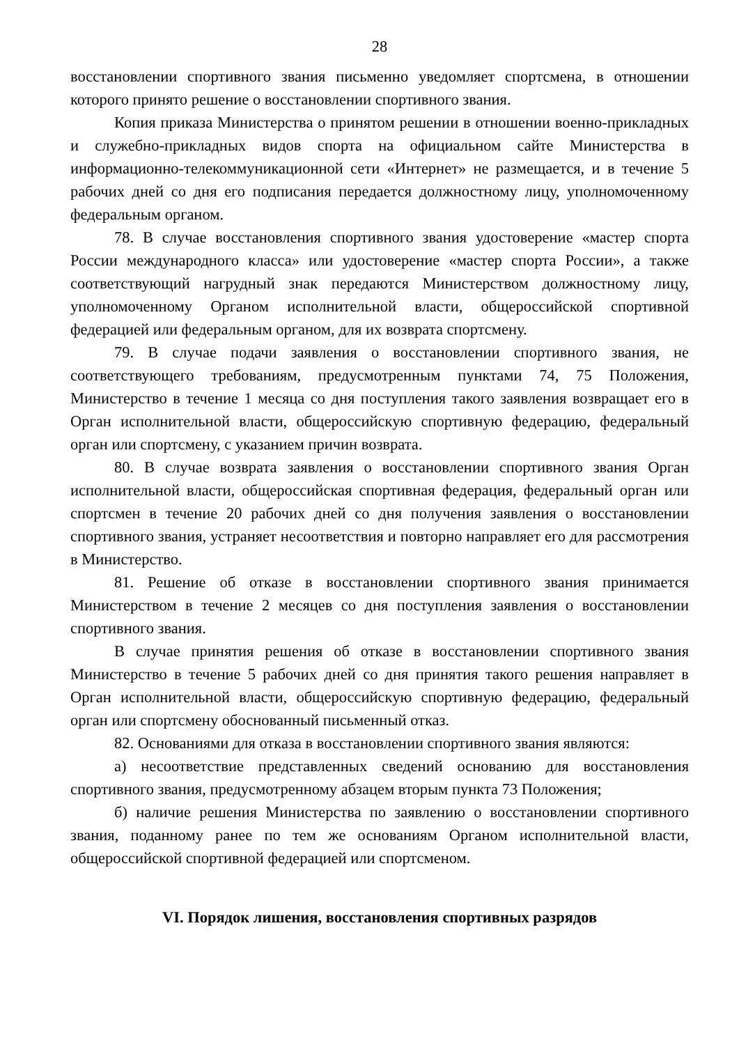28
восстановлении спортивного звания письменно уведомляет спортсмена, в отношении которого принято решение о восстановлении спортивного звания.
Копия приказа Министерства о принятом решении в отношении военно-прикладных и служебно-прикладных видов спорта на официальном сайте Министерства в информационно-телекоммуникационной сети «Интернет» не размещается, и в течение 5 рабочих дней со дня его подписания передается должностному лицу, уполномоченному федеральным органом.
78. В случае восстановления спортивного звания удостоверение «мастер спорта России международного класса» или удостоверение «мастер спорта России», а также соответствующий нагрудный знак передаются Министерством должностному лицу, уполномоченному Органом исполнительной власти, общероссийской спортивной федерацией или федеральным органом, для их возврата спортсмену.
79. В случае подачи заявления о восстановлении спортивного звания, не соответствующего требованиям, предусмотренным пунктами 74, 75 Положения, Министерство в течение 1 месяца со дня поступления такого заявления возвращает его в Орган исполнительной власти, общероссийскую спортивную федерацию, федеральный орган или спортсмену, с указанием причин возврата.
80. В случае возврата заявления о восстановлении спортивного звания Орган исполнительной власти, общероссийская спортивная федерация, федеральный орган или спортсмен в течение 20 рабочих дней со дня получения заявления о восстановлении спортивного звания, устраняет несоответствия и повторно направляет его для рассмотрения в Министерство.
81. Решение об отказе в восстановлении спортивного звания принимается Министерством в течение 2 месяцев со дня поступления заявления о восстановлении спортивного звания.
В случае принятия решения об отказе в восстановлении спортивного звания Министерство в течение 5 рабочих дней со дня принятия такого решения направляет в Орган исполнительной власти, общероссийскую спортивную федерацию, федеральный орган или спортсмену обоснованный письменный отказ.
82. Основаниями для отказа в восстановлении спортивного звания являются:
а) несоответствие представленных сведений основанию для восстановления спортивного звания, предусмотренному абзацем вторым пункта 73 Положения;
б) наличие решения Министерства по заявлению о восстановлении спортивного звания, поданному ранее по тем же основаниям Органом исполнительной власти, общероссийской спортивной федерацией или спортсменом.
VI. Порядок лишения, восстановления спортивных разрядов